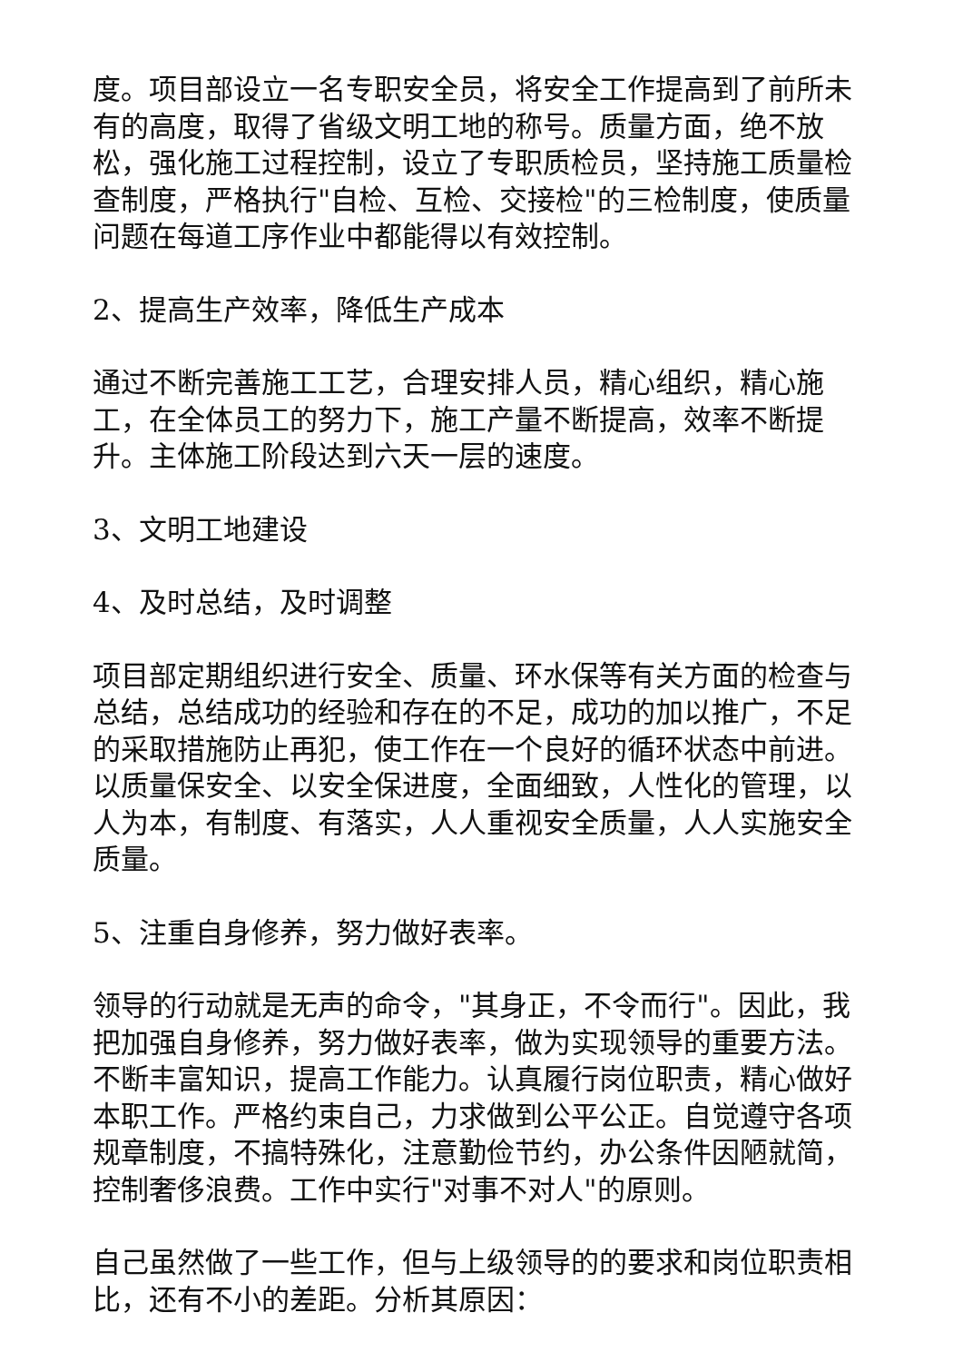度。项目部设立一名专职安全员，将安全工作提高到了前所未有的高度，取得了省级文明工地的称号。质量方面，绝不放松，强化施工过程控制，设立了专职质检员，坚持施工质量检查制度，严格执行"自检、互检、交接检"的三检制度，使质量问题在每道工序作业中都能得以有效控制。
2、提高生产效率，降低生产成本
通过不断完善施工工艺，合理安排人员，精心组织，精心施工，在全体员工的努力下，施工产量不断提高，效率不断提升。主体施工阶段达到六天一层的速度。
3、文明工地建设
4、及时总结，及时调整
项目部定期组织进行安全、质量、环水保等有关方面的检查与总结，总结成功的经验和存在的不足，成功的加以推广，不足的采取措施防止再犯，使工作在一个良好的循环状态中前进。以质量保安全、以安全保进度，全面细致，人性化的管理，以人为本，有制度、有落实，人人重视安全质量，人人实施安全质量。
5、注重自身修养，努力做好表率。
领导的行动就是无声的命令，"其身正，不令而行"。因此，我把加强自身修养，努力做好表率，做为实现领导的重要方法。不断丰富知识，提高工作能力。认真履行岗位职责，精心做好本职工作。严格约束自己，力求做到公平公正。自觉遵守各项规章制度，不搞特殊化，注意勤俭节约，办公条件因陋就简，控制奢侈浪费。工作中实行"对事不对人"的原则。
自己虽然做了一些工作，但与上级领导的的要求和岗位职责相比，还有不小的差距。分析其原因：